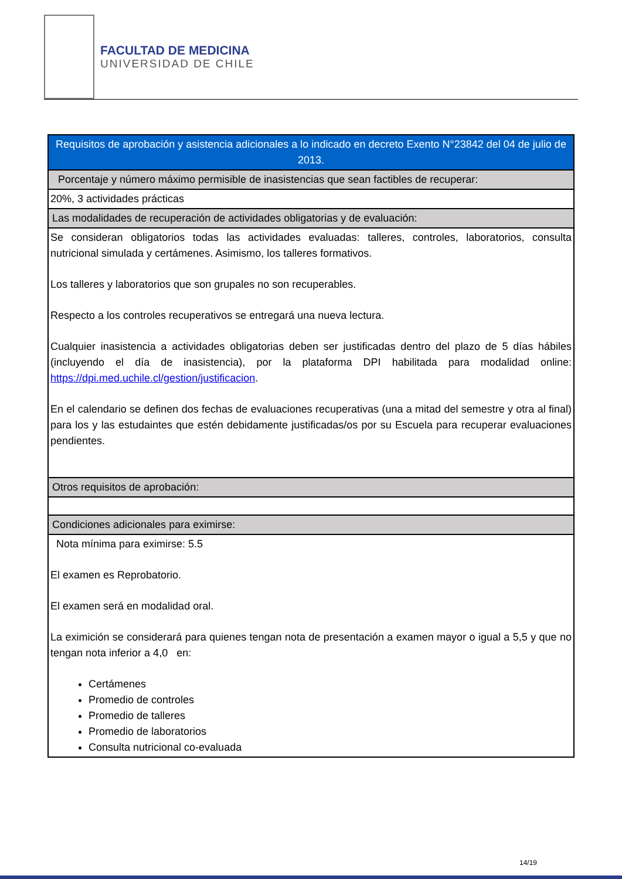FACULTAD DE MEDICINA
UNIVERSIDAD DE CHILE
| Requisitos de aprobación y asistencia adicionales a lo indicado en decreto Exento N°23842 del 04 de julio de 2013. |
| --- |
| Porcentaje y número máximo permisible de inasistencias que sean factibles de recuperar: |
| 20%, 3 actividades prácticas |
| Las modalidades de recuperación de actividades obligatorias y de evaluación: |
| Se consideran obligatorios todas las actividades evaluadas: talleres, controles, laboratorios, consulta nutricional simulada y certámenes. Asimismo, los talleres formativos. Los talleres y laboratorios que son grupales no son recuperables. Respecto a los controles recuperativos se entregará una nueva lectura. Cualquier inasistencia a actividades obligatorias deben ser justificadas dentro del plazo de 5 días hábiles (incluyendo el día de inasistencia), por la plataforma DPI habilitada para modalidad online: https://dpi.med.uchile.cl/gestion/justificacion . En el calendario se definen dos fechas de evaluaciones recuperativas (una a mitad del semestre y otra al final) para los y las estudaintes que estén debidamente justificadas/os por su Escuela para recuperar evaluaciones pendientes. |
| Otros requisitos de aprobación: |
| Condiciones adicionales para eximirse: |
| Nota mínima para eximirse: 5.5 El examen es Reprobatorio. El examen será en modalidad oral. La eximición se considerará para quienes tengan nota de presentación a examen mayor o igual a 5,5 y que no tengan nota inferior a 4,0 en: Certámenes Promedio de controles Promedio de talleres Promedio de laboratorios Consulta nutricional co-evaluada |
14/19